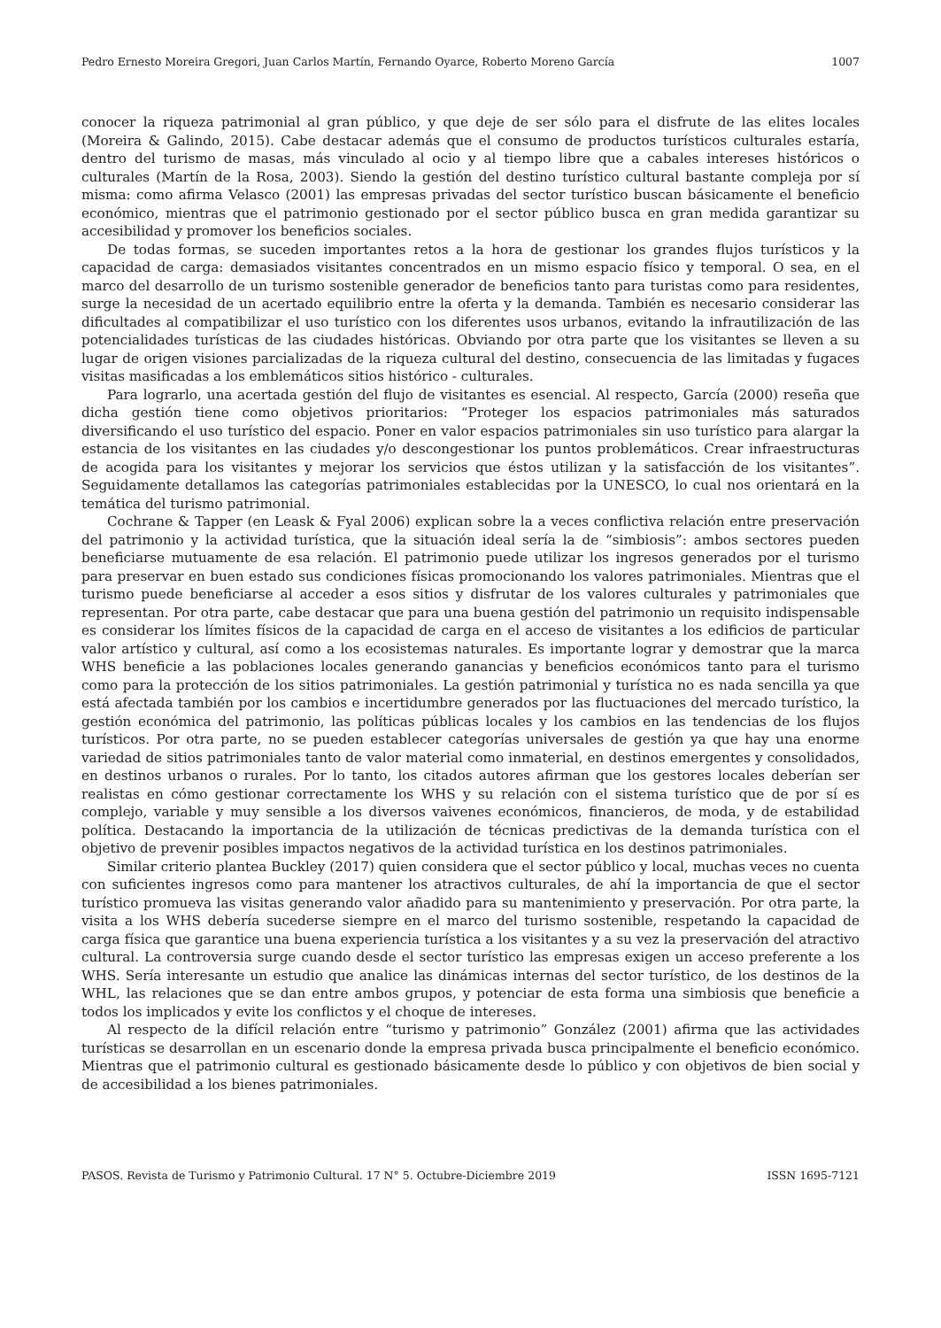Pedro Ernesto Moreira Gregori, Juan Carlos Martín, Fernando Oyarce, Roberto Moreno García 1007
conocer la riqueza patrimonial al gran público, y que deje de ser sólo para el disfrute de las elites locales (Moreira & Galindo, 2015). Cabe destacar además que el consumo de productos turísticos culturales estaría, dentro del turismo de masas, más vinculado al ocio y al tiempo libre que a cabales intereses históricos o culturales (Martín de la Rosa, 2003). Siendo la gestión del destino turístico cultural bastante compleja por sí misma: como afirma Velasco (2001) las empresas privadas del sector turístico buscan básicamente el beneficio económico, mientras que el patrimonio gestionado por el sector público busca en gran medida garantizar su accesibilidad y promover los beneficios sociales.
De todas formas, se suceden importantes retos a la hora de gestionar los grandes flujos turísticos y la capacidad de carga: demasiados visitantes concentrados en un mismo espacio físico y temporal. O sea, en el marco del desarrollo de un turismo sostenible generador de beneficios tanto para turistas como para residentes, surge la necesidad de un acertado equilibrio entre la oferta y la demanda. También es necesario considerar las dificultades al compatibilizar el uso turístico con los diferentes usos urbanos, evitando la infrautilización de las potencialidades turísticas de las ciudades históricas. Obviando por otra parte que los visitantes se lleven a su lugar de origen visiones parcializadas de la riqueza cultural del destino, consecuencia de las limitadas y fugaces visitas masificadas a los emblemáticos sitios histórico - culturales.
Para lograrlo, una acertada gestión del flujo de visitantes es esencial. Al respecto, García (2000) reseña que dicha gestión tiene como objetivos prioritarios: “Proteger los espacios patrimoniales más saturados diversificando el uso turístico del espacio. Poner en valor espacios patrimoniales sin uso turístico para alargar la estancia de los visitantes en las ciudades y/o descongestionar los puntos problemáticos. Crear infraestructuras de acogida para los visitantes y mejorar los servicios que éstos utilizan y la satisfacción de los visitantes”. Seguidamente detallamos las categorías patrimoniales establecidas por la UNESCO, lo cual nos orientará en la temática del turismo patrimonial.
Cochrane & Tapper (en Leask & Fyal 2006) explican sobre la a veces conflictiva relación entre preservación del patrimonio y la actividad turística, que la situación ideal sería la de “simbiosis”: ambos sectores pueden beneficiarse mutuamente de esa relación. El patrimonio puede utilizar los ingresos generados por el turismo para preservar en buen estado sus condiciones físicas promocionando los valores patrimoniales. Mientras que el turismo puede beneficiarse al acceder a esos sitios y disfrutar de los valores culturales y patrimoniales que representan. Por otra parte, cabe destacar que para una buena gestión del patrimonio un requisito indispensable es considerar los límites físicos de la capacidad de carga en el acceso de visitantes a los edificios de particular valor artístico y cultural, así como a los ecosistemas naturales. Es importante lograr y demostrar que la marca WHS beneficie a las poblaciones locales generando ganancias y beneficios económicos tanto para el turismo como para la protección de los sitios patrimoniales. La gestión patrimonial y turística no es nada sencilla ya que está afectada también por los cambios e incertidumbre generados por las fluctuaciones del mercado turístico, la gestión económica del patrimonio, las políticas públicas locales y los cambios en las tendencias de los flujos turísticos. Por otra parte, no se pueden establecer categorías universales de gestión ya que hay una enorme variedad de sitios patrimoniales tanto de valor material como inmaterial, en destinos emergentes y consolidados, en destinos urbanos o rurales. Por lo tanto, los citados autores afirman que los gestores locales deberían ser realistas en cómo gestionar correctamente los WHS y su relación con el sistema turístico que de por sí es complejo, variable y muy sensible a los diversos vaivenes económicos, financieros, de moda, y de estabilidad política. Destacando la importancia de la utilización de técnicas predictivas de la demanda turística con el objetivo de prevenir posibles impactos negativos de la actividad turística en los destinos patrimoniales.
Similar criterio plantea Buckley (2017) quien considera que el sector público y local, muchas veces no cuenta con suficientes ingresos como para mantener los atractivos culturales, de ahí la importancia de que el sector turístico promueva las visitas generando valor añadido para su mantenimiento y preservación. Por otra parte, la visita a los WHS debería sucederse siempre en el marco del turismo sostenible, respetando la capacidad de carga física que garantice una buena experiencia turística a los visitantes y a su vez la preservación del atractivo cultural. La controversia surge cuando desde el sector turístico las empresas exigen un acceso preferente a los WHS. Sería interesante un estudio que analice las dinámicas internas del sector turístico, de los destinos de la WHL, las relaciones que se dan entre ambos grupos, y potenciar de esta forma una simbiosis que beneficie a todos los implicados y evite los conflictos y el choque de intereses.
Al respecto de la difícil relación entre “turismo y patrimonio” González (2001) afirma que las actividades turísticas se desarrollan en un escenario donde la empresa privada busca principalmente el beneficio económico. Mientras que el patrimonio cultural es gestionado básicamente desde lo público y con objetivos de bien social y de accesibilidad a los bienes patrimoniales.
PASOS. Revista de Turismo y Patrimonio Cultural. 17 N° 5. Octubre-Diciembre 2019 ISSN 1695-7121